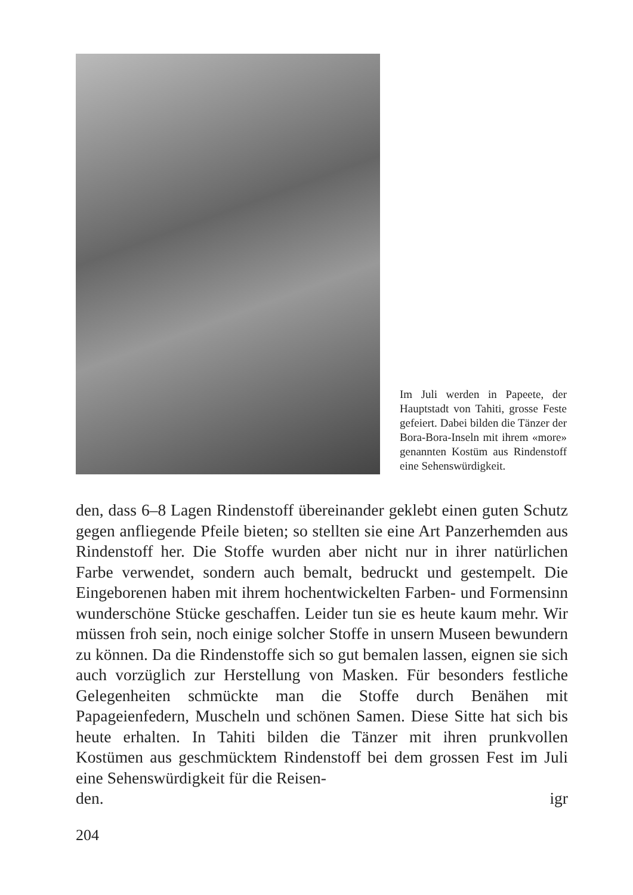Im Juli werden in Papeete, der Hauptstadt von Tahiti, grosse Feste gefeiert. Dabei bilden die Tänzer der Bora-Bora-Inseln mit ihrem «more» genannten Kostüm aus Rindenstoff eine Sehenswürdigkeit.
den, dass 6–8 Lagen Rindenstoff übereinander geklebt einen guten Schutz gegen anfliegende Pfeile bieten; so stellten sie eine Art Panzerhemden aus Rindenstoff her. Die Stoffe wurden aber nicht nur in ihrer natürlichen Farbe verwendet, sondern auch bemalt, bedruckt und gestempelt. Die Eingeborenen haben mit ihrem hochentwickelten Farben- und Formensinn wunderschöne Stücke geschaffen. Leider tun sie es heute kaum mehr. Wir müssen froh sein, noch einige solcher Stoffe in unsern Museen bewundern zu können. Da die Rindenstoffe sich so gut bemalen lassen, eignen sie sich auch vorzüglich zur Herstellung von Masken. Für besonders festliche Gelegenheiten schmückte man die Stoffe durch Benähen mit Papageienfedern, Muscheln und schönen Samen. Diese Sitte hat sich bis heute erhalten. In Tahiti bilden die Tänzer mit ihren prunkvollen Kostümen aus geschmücktem Rindenstoff bei dem grossen Fest im Juli eine Sehenswürdigkeit für die Reisen-
den. igr
204